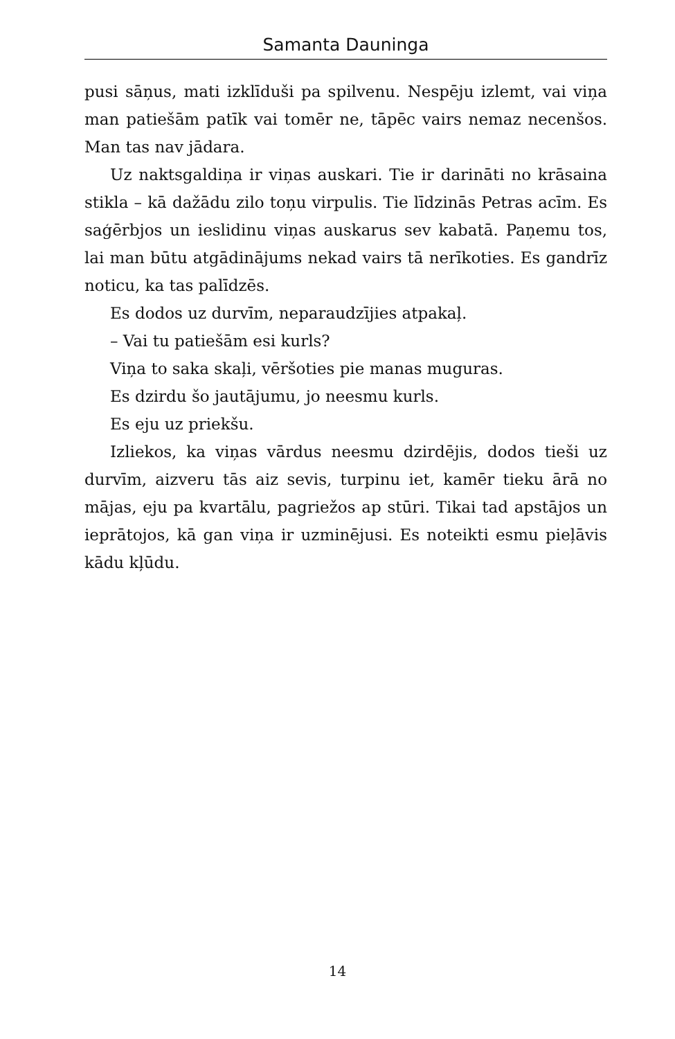Samanta Dauninga
pusi sāņus, mati izklīduši pa spilvenu. Nespēju izlemt, vai viņa man patiešām patīk vai tomēr ne, tāpēc vairs nemaz necenšos. Man tas nav jādara.
Uz naktsgaldiņa ir viņas auskari. Tie ir darināti no krāsaina stikla – kā dažādu zilo toņu virpulis. Tie līdzinās Petras acīm. Es saģērbjos un ieslidinu viņas auskarus sev kabatā. Paņemu tos, lai man būtu atgādinājums nekad vairs tā nerīkoties. Es gandrīz noticu, ka tas palīdzēs.
Es dodos uz durvīm, neparaudzījies atpakaļ.
– Vai tu patiešām esi kurls?
Viņa to saka skaļi, vēršoties pie manas muguras.
Es dzirdu šo jautājumu, jo neesmu kurls.
Es eju uz priekšu.
Izliekos, ka viņas vārdus neesmu dzirdējis, dodos tieši uz durvīm, aizveru tās aiz sevis, turpinu iet, kamēr tieku ārā no mājas, eju pa kvartālu, pagriežos ap stūri. Tikai tad apstājos un ieprātojos, kā gan viņa ir uzminējusi. Es noteikti esmu pieļāvis kādu kļūdu.
14